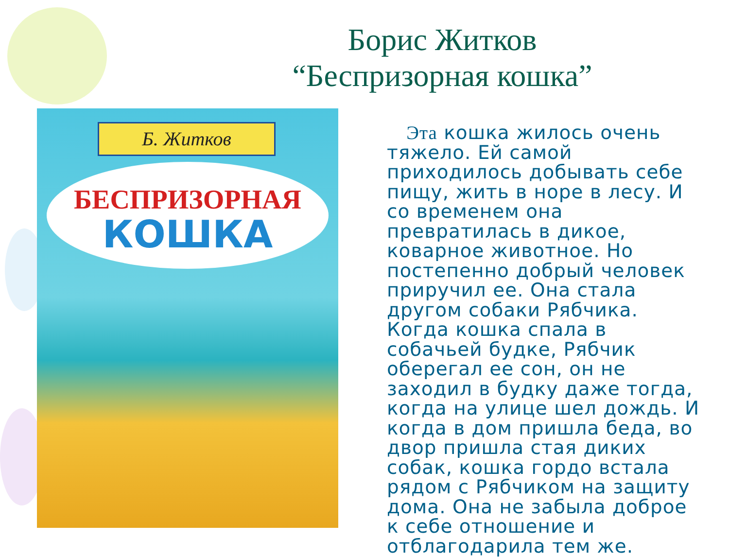Борис Житков
“Беспризорная кошка”
Б. Житков
БЕСПРИЗОРНАЯ
КОШКА
Эта кошка жилось очень тяжело. Ей самой приходилось добывать себе пищу, жить в норе в лесу. И со временем она превратилась в дикое, коварное животное. Но постепенно добрый человек приручил ее. Она стала другом собаки Рябчика. Когда кошка спала в собачьей будке, Рябчик оберегал ее сон, он не заходил в будку даже тогда, когда на улице шел дождь. И когда в дом пришла беда, во двор пришла стая диких собак, кошка гордо встала рядом с Рябчиком на защиту дома. Она не забыла доброе к себе отношение и отблагодарила тем же.